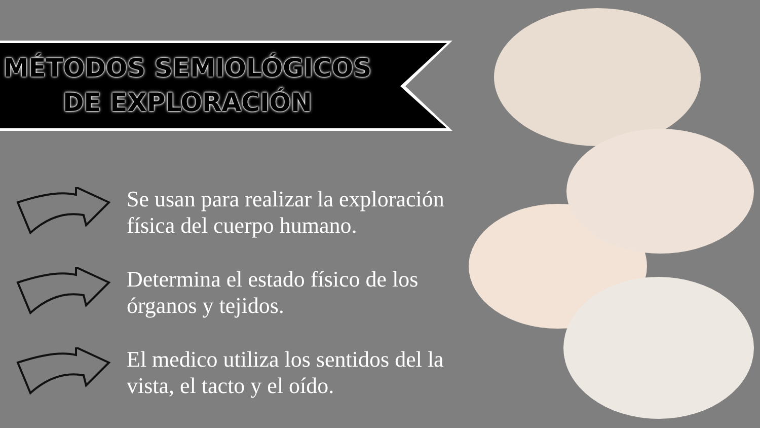MÉTODOS SEMIOLÓGICOS
DE EXPLORACIÓN
Se usan para realizar la exploración física del cuerpo humano.
Determina el estado físico de los órganos y tejidos.
El medico utiliza los sentidos del la vista, el tacto y el oído.